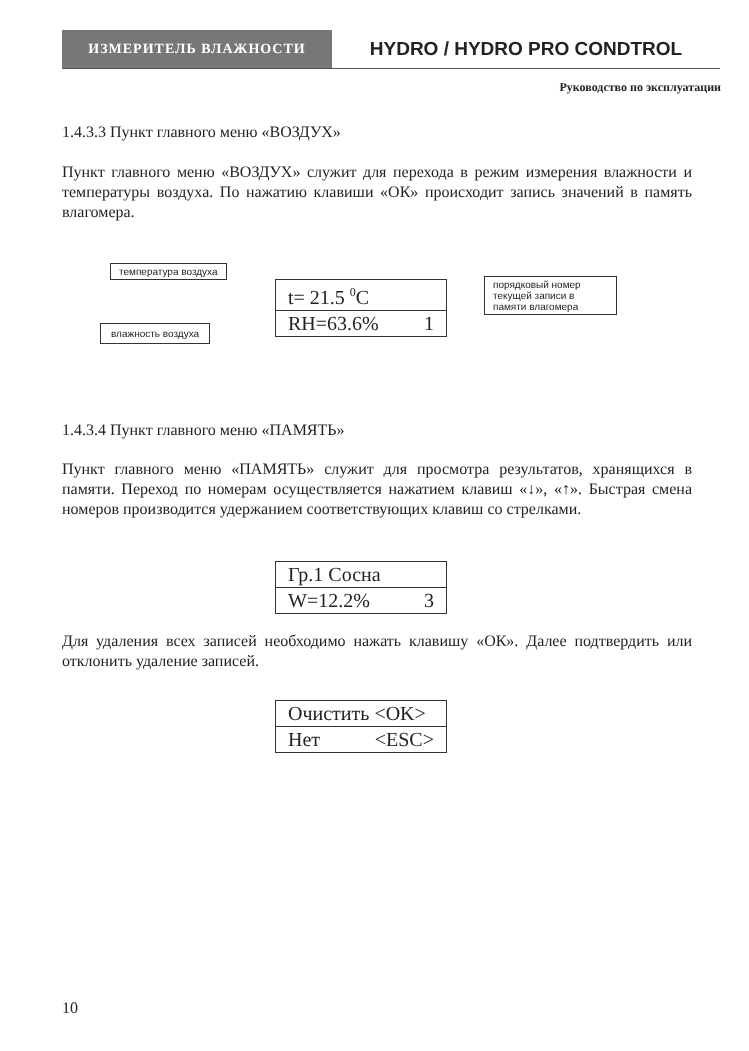ИЗМЕРИТЕЛЬ ВЛАЖНОСТИ
HYDRO / HYDRO PRO CONDTROL
Руководство по эксплуатации
1.4.3.3 Пункт главного меню «ВОЗДУХ»
Пункт главного меню «ВОЗДУХ» служит для перехода в режим измерения влажности и температуры воздуха. По нажатию клавиши «ОК» происходит запись значений в память влагомера.
температура воздуха
влажность воздуха
t= 21.5 <sup>0</sup>C
RH=63.6% 1
порядковый номер текущей записи в памяти влагомера
1.4.3.4 Пункт главного меню «ПАМЯТЬ»
Пункт главного меню «ПАМЯТЬ» служит для просмотра результатов, хранящихся в памяти. Переход по номерам осуществляется нажатием клавиш «↓», «↑». Быстрая смена номеров производится удержанием соответствующих клавиш со стрелками.
Гр.1 Сосна
W=12.2% 3
Для удаления всех записей необходимо нажать клавишу «ОК». Далее подтвердить или отклонить удаление записей.
Очистить <OK>
Нет <ESC>
10